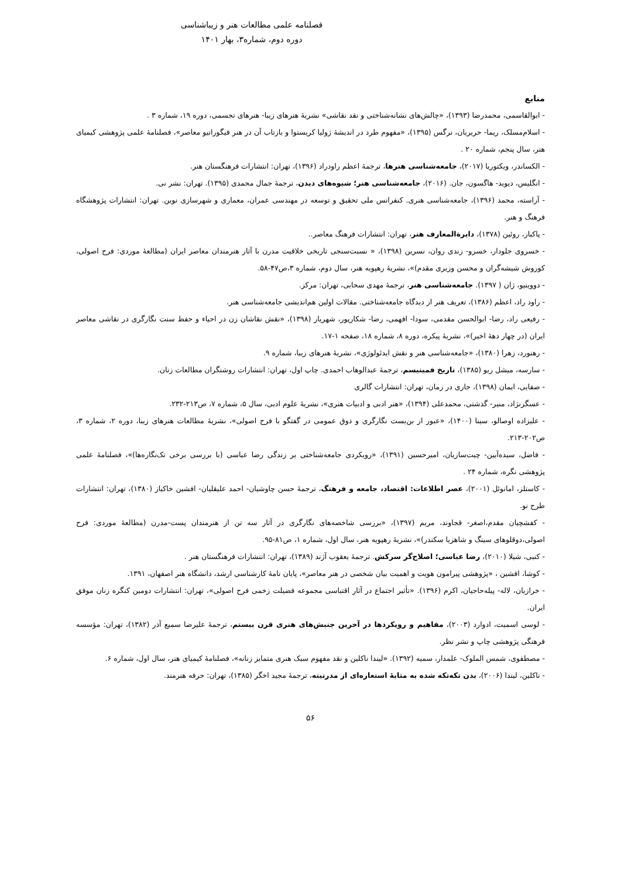فصلنامه علمی مطالعات هنر و زیباشناسی
دوره دوم، شماره۳، بهار ۱۴۰۱
منابع
- ابوالقاسمی، محمدرضا (۱۳۹۳)، «چالش‌های نشانه‌شناختی و نقد نقاشی» نشریهٔ هنرهای زیبا- هنرهای تجسمی، دوره ۱۹، شماره ۳ .
- اسلام‌مسلک، ریما- حریریان، نرگس (۱۳۹۵)، «مفهوم طرد در اندیشهٔ ژولیا کریستوا و بازتاب آن در هنر فیگوراتیو معاصر»، فصلنامهٔ علمی پژوهشی کیمیای هنر، سال پنجم، شماره ۲۰ .
- الکساندر، ویکتوریا (۲۰۱۷)، جامعه‌شناسی هنرها، ترجمهٔ اعظم راودراد (۱۳۹۶)، تهران: انتشارات فرهنگستان هنر.
- انگلیس، دیوید- هاگسون، جان. (۲۰۱۶)، جامعه‌شناسی هنر؛ شیوه‌های دیدن، ترجمهٔ جمال محمدی (۱۳۹۵). تهران: نشر نی.
- آراسته، محمد (۱۳۹۶)، جامعه‌شناسی هنری. کنفرانس ملی تحقیق و توسعه در مهندسی عمران، معماری و شهرسازی نوین. تهران: انتشارات پژوهشگاه فرهنگ و هنر.
- پاکباز، روئین (۱۳۷۸)، دایرةالمعارف هنر، تهران: انتشارات فرهنگ معاصر..
- خسروی جلودار، خسرو- زندی روان، نسرین (۱۳۹۸)، « نسبت‌سنجی تاریخی خلاقیت مدرن با آثار هنرمندان معاصر ایران (مطالعهٔ موردی: فرح اصولی، کوروش شیشه‌گران و محسن وزیری مقدم)»، نشریهٔ رهپویه هنر، سال دوم، شماره ۳،ص۴۷-۵۸.
- دووینیو، ژان ( ۱۳۹۷). جامعه‌شناسی هنر، ترجمهٔ مهدی سحابی، تهران: مرکز.
- راود راد، اعظم (۱۳۸۶)، تعریف هنر از دیدگاه جامعه‌شناختی. مقالات اولین هم‌اندیشی جامعه‌شناسی هنر.
- رفیعی راد، رضا- ابوالحسن مقدمی، سودا- افهمی، رضا- شکارپور، شهریار (۱۳۹۸)، «نقش نقاشان زن در احیاء و حفظ سنت نگارگری در نقاشی معاصر ایران (در چهار دههٔ اخیر)»، نشریهٔ پیکره، دوره ۸، شماره ۱۸، صفحه ۱-۱۷.
- رهنورد، زهرا (۱۳۸۰)، «جامعه‌شناسی هنر و نقش ایدئولوژی»، نشریهٔ هنرهای زیبا، شماره ۹.
- سارسه، میشل ریو (۱۳۸۵)، تاریخ فمینیسم، ترجمهٔ عبدالوهاب احمدی. چاپ اول، تهران: انتشارات روشنگران مطالعات زنان.
- صفایی، ایمان (۱۳۹۸)، جاری در زمان، تهران: انتشارات گالری
- عسگرنژاد، منیر- گذشتی، محمدعلی (۱۳۹۴)، «هنر ادبی و ادبیات هنری»، نشریهٔ علوم ادبی، سال ۵، شماره ۷، ص۲۱۳-۲۳۲.
- علیزاده اوصالو، سینا (۱۴۰۰)، «عبور از بن‌بست نگارگری و ذوق عمومی در گفتگو با فرح اصولی»، نشریهٔ مطالعات هنرهای زیبا، دوره ۲، شماره ۳، ص۲۰۲-۲۱۳.
- فاضل، سیده‌آیین- چیت‌سازیان، امیرحسین (۱۳۹۱)، «رویکردی جامعه‌شناختی بر زندگی رضا عباسی (با بررسی برخی تک‌نگاره‌ها)»، فصلنامهٔ علمی پژوهشی نگره، شماره ۲۴ .
- کاستلز، امانوئل (۲۰۰۱)، عصر اطلاعات: اقتصاد، جامعه و فرهنگ، ترجمهٔ حسن چاوشیان- احمد علیقلیان- افشین خاکباز (۱۳۸۰)، تهران: انتشارات طرح نو.
- کفشچیان مقدم،اصغر- قجاوند، مریم (۱۳۹۷)، «بررسی شاخصه‌های نگارگری در آثار سه تن از هنرمندان پست-مدرن (مطالعهٔ موردی: فرح اصولی،دوقلوهای سینگ و شاهزیا سکندر)»، نشریهٔ رهپویه هنر، سال اول، شماره ۱، ص۸۱-۹۵.
- کنبی، شیلا (۲۰۱۰)، رضا عباسی؛ اصلاح‌گر سرکش. ترجمهٔ یعقوب آژند (۱۳۸۹)، تهران: انتشارات فرهنگستان هنر .
- کوشا، افشین ، «پژوهشی پیرامون هویت و اهمیت بیان شخصی در هنر معاصر»، پایان نامهٔ کارشناسی ارشد، دانشگاه هنر اصفهان، ۱۳۹۱.
- خرازیان، لاله- پیله‌حاجیان، اکرم (۱۳۹۶). «تأثیر اجتماع در آثار اقتباسی مجموعه فضیلت زخمی فرح اصولی»، تهران: انتشارات دومین کنگره زنان موفق ایران.
- لوسی اسمیت، ادوارد (۲۰۰۳)، مفاهیم و رویکردها در آخرین جنبش‌های هنری قرن بیستم، ترجمهٔ علیرضا سمیع آذر (۱۳۸۲)، تهران: مؤسسه فرهنگی پژوهشی چاپ و نشر نظر.
- مصطفوی، شمس الملوک- علمدار، سمیه (۱۳۹۲). «لیندا ناکلین و نقد مفهوم سبک هنری متمایز زنانه»، فصلنامهٔ کیمیای هنر، سال اول، شماره ۶.
- ناکلین، لیندا (۲۰۰۶)، بدن تکه‌تکه شده به مثابهٔ استعاره‌ای از مدرنیته، ترجمهٔ مجید اخگر (۱۳۸۵)، تهران: حرفه هنرمند.
۵۶